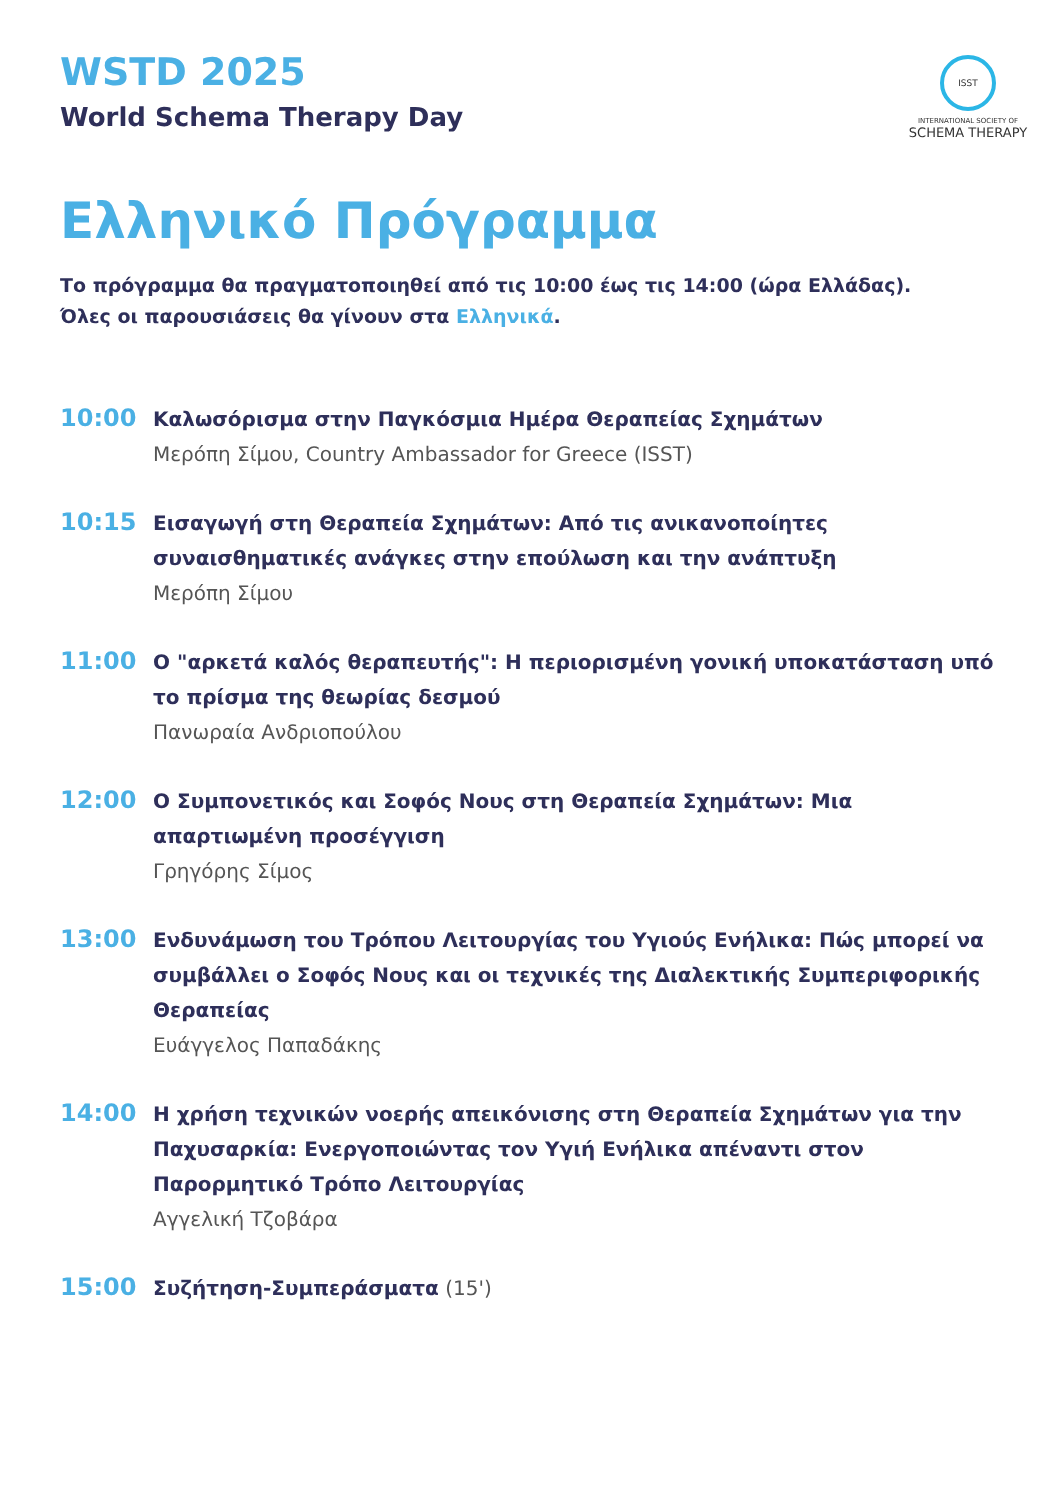ISST
INTERNATIONAL SOCIETY OF
SCHEMA THERAPY
WSTD 2025
World Schema Therapy Day
Ελληνικό Πρόγραμμα
Το πρόγραμμα θα πραγματοποιηθεί από τις 10:00 έως τις 14:00 (ώρα Ελλάδας).
Όλες οι παρουσιάσεις θα γίνουν στα Ελληνικά.
10:00
Καλωσόρισμα στην Παγκόσμια Ημέρα Θεραπείας Σχημάτων
Μερόπη Σίμου, Country Ambassador for Greece (ISST)
10:15
Εισαγωγή στη Θεραπεία Σχημάτων: Από τις ανικανοποίητες συναισθηματικές ανάγκες στην επούλωση και την ανάπτυξη
Μερόπη Σίμου
11:00
Ο "αρκετά καλός θεραπευτής": Η περιορισμένη γονική υποκατάσταση υπό το πρίσμα της θεωρίας δεσμού
Πανωραία Ανδριοπούλου
12:00
Ο Συμπονετικός και Σοφός Νους στη Θεραπεία Σχημάτων: Μια απαρτιωμένη προσέγγιση
Γρηγόρης Σίμος
13:00
Ενδυνάμωση του Τρόπου Λειτουργίας του Υγιούς Ενήλικα: Πώς μπορεί να συμβάλλει ο Σοφός Νους και οι τεχνικές της Διαλεκτικής Συμπεριφορικής Θεραπείας
Ευάγγελος Παπαδάκης
14:00
Η χρήση τεχνικών νοερής απεικόνισης στη Θεραπεία Σχημάτων για την Παχυσαρκία: Ενεργοποιώντας τον Υγιή Ενήλικα απέναντι στον Παρορμητικό Τρόπο Λειτουργίας
Αγγελική Τζοβάρα
15:00
Συζήτηση-Συμπεράσματα (15')